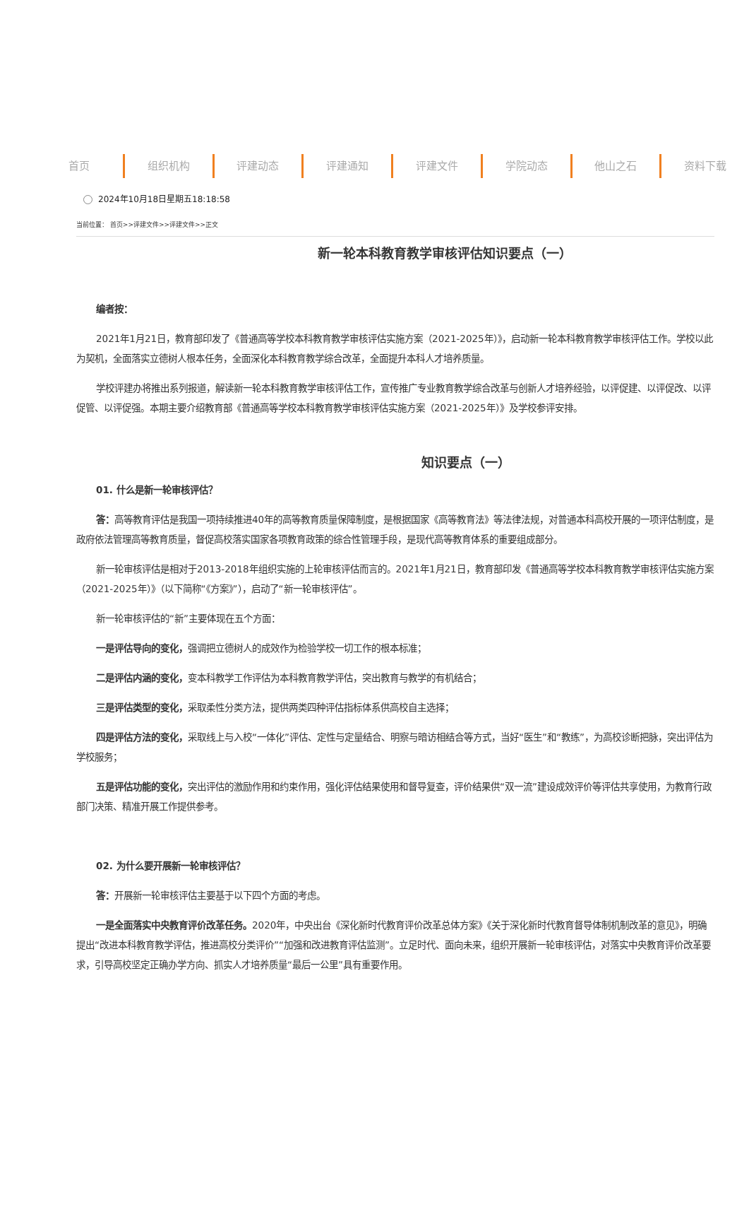首页 组织机构 评建动态 评建通知 评建文件 学院动态 他山之石 资料下载
2024年10月18日星期五18:18:58
当前位置： 首页>>评建文件>>评建文件>>正文
新一轮本科教育教学审核评估知识要点（一）
编者按：
2021年1月21日，教育部印发了《普通高等学校本科教育教学审核评估实施方案（2021-2025年）》，启动新一轮本科教育教学审核评估工作。学校以此为契机，全面落实立德树人根本任务，全面深化本科教育教学综合改革，全面提升本科人才培养质量。
学校评建办将推出系列报道，解读新一轮本科教育教学审核评估工作，宣传推广专业教育教学综合改革与创新人才培养经验，以评促建、以评促改、以评促管、以评促强。本期主要介绍教育部《普通高等学校本科教育教学审核评估实施方案（2021-2025年）》及学校参评安排。
知识要点（一）
01. 什么是新一轮审核评估？
答：高等教育评估是我国一项持续推进40年的高等教育质量保障制度，是根据国家《高等教育法》等法律法规，对普通本科高校开展的一项评估制度，是政府依法管理高等教育质量，督促高校落实国家各项教育政策的综合性管理手段，是现代高等教育体系的重要组成部分。
新一轮审核评估是相对于2013-2018年组织实施的上轮审核评估而言的。2021年1月21日，教育部印发《普通高等学校本科教育教学审核评估实施方案（2021-2025年）》（以下简称“《方案》”），启动了“新一轮审核评估”。
新一轮审核评估的“新”主要体现在五个方面：
一是评估导向的变化，强调把立德树人的成效作为检验学校一切工作的根本标准；
二是评估内涵的变化，变本科教学工作评估为本科教育教学评估，突出教育与教学的有机结合；
三是评估类型的变化，采取柔性分类方法，提供两类四种评估指标体系供高校自主选择；
四是评估方法的变化，采取线上与入校“一体化”评估、定性与定量结合、明察与暗访相结合等方式，当好“医生”和“教练”，为高校诊断把脉，突出评估为学校服务；
五是评估功能的变化，突出评估的激励作用和约束作用，强化评估结果使用和督导复查，评价结果供“双一流”建设成效评价等评估共享使用，为教育行政部门决策、精准开展工作提供参考。
02. 为什么要开展新一轮审核评估？
答：开展新一轮审核评估主要基于以下四个方面的考虑。
一是全面落实中央教育评价改革任务。2020年，中央出台《深化新时代教育评价改革总体方案》《关于深化新时代教育督导体制机制改革的意见》，明确提出“改进本科教育教学评估，推进高校分类评价”“加强和改进教育评估监测”。立足时代、面向未来，组织开展新一轮审核评估，对落实中央教育评价改革要求，引导高校坚定正确办学方向、抓实人才培养质量“最后一公里”具有重要作用。